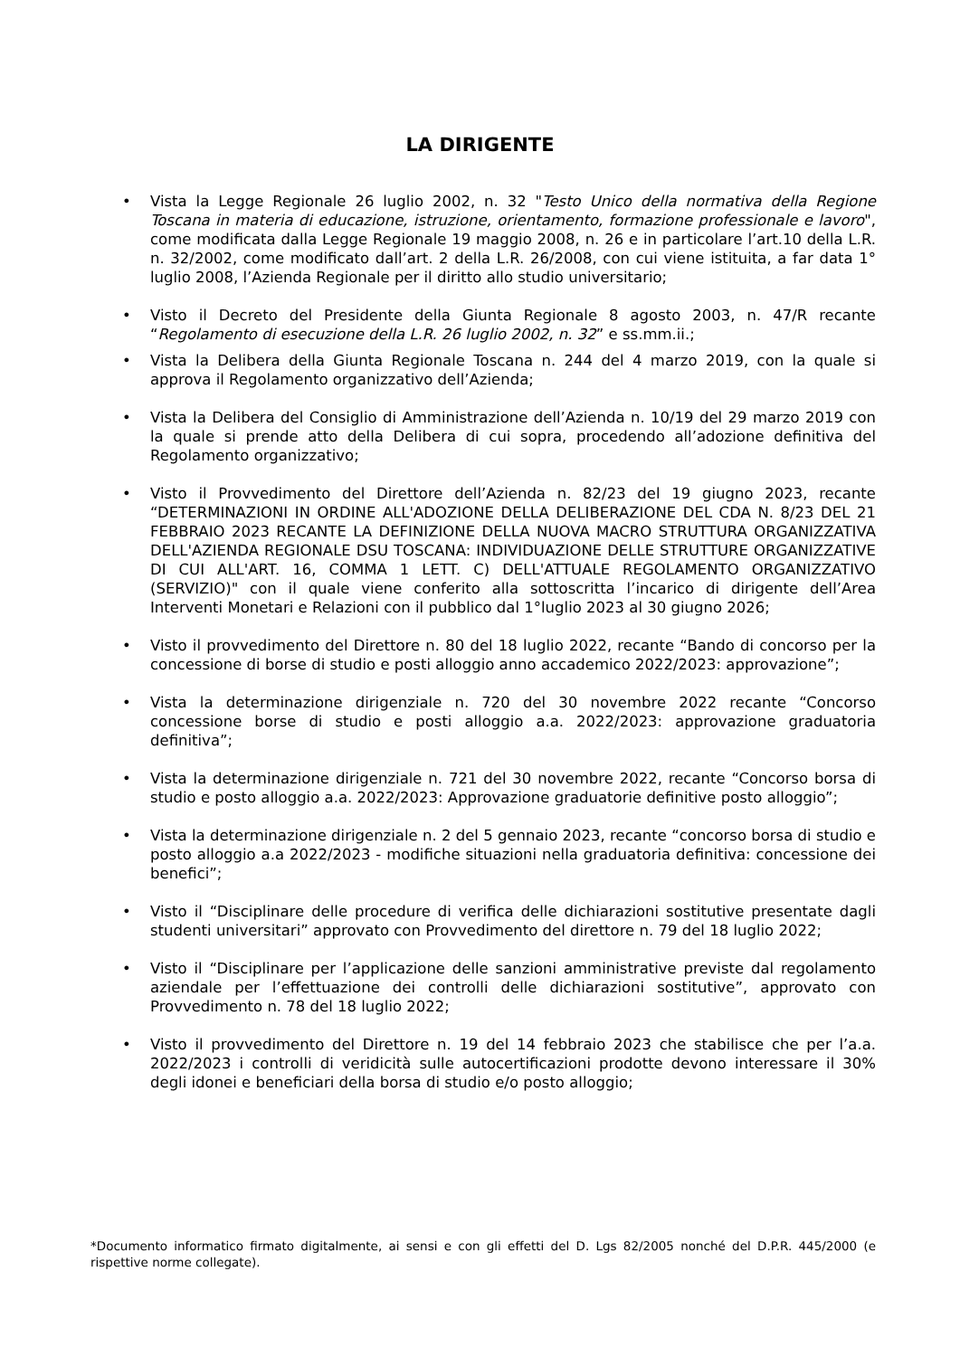LA DIRIGENTE
• Vista la Legge Regionale 26 luglio 2002, n. 32 "Testo Unico della normativa della Regione Toscana in materia di educazione, istruzione, orientamento, formazione professionale e lavoro", come modificata dalla Legge Regionale 19 maggio 2008, n. 26 e in particolare l’art.10 della L.R. n. 32/2002, come modificato dall’art. 2 della L.R. 26/2008, con cui viene istituita, a far data 1° luglio 2008, l’Azienda Regionale per il diritto allo studio universitario;
• Visto il Decreto del Presidente della Giunta Regionale 8 agosto 2003, n. 47/R recante “Regolamento di esecuzione della L.R. 26 luglio 2002, n. 32” e ss.mm.ii.;
• Vista la Delibera della Giunta Regionale Toscana n. 244 del 4 marzo 2019, con la quale si approva il Regolamento organizzativo dell’Azienda;
• Vista la Delibera del Consiglio di Amministrazione dell’Azienda n. 10/19 del 29 marzo 2019 con la quale si prende atto della Delibera di cui sopra, procedendo all’adozione definitiva del Regolamento organizzativo;
• Visto il Provvedimento del Direttore dell’Azienda n. 82/23 del 19 giugno 2023, recante “DETERMINAZIONI IN ORDINE ALL'ADOZIONE DELLA DELIBERAZIONE DEL CDA N. 8/23 DEL 21 FEBBRAIO 2023 RECANTE LA DEFINIZIONE DELLA NUOVA MACRO STRUTTURA ORGANIZZATIVA DELL'AZIENDA REGIONALE DSU TOSCANA: INDIVIDUAZIONE DELLE STRUTTURE ORGANIZZATIVE DI CUI ALL'ART. 16, COMMA 1 LETT. C) DELL'ATTUALE REGOLAMENTO ORGANIZZATIVO (SERVIZIO)" con il quale viene conferito alla sottoscritta l’incarico di dirigente dell’Area Interventi Monetari e Relazioni con il pubblico dal 1°luglio 2023 al 30 giugno 2026;
• Visto il provvedimento del Direttore n. 80 del 18 luglio 2022, recante “Bando di concorso per la concessione di borse di studio e posti alloggio anno accademico 2022/2023: approvazione”;
• Vista la determinazione dirigenziale n. 720 del 30 novembre 2022 recante “Concorso concessione borse di studio e posti alloggio a.a. 2022/2023: approvazione graduatoria definitiva”;
• Vista la determinazione dirigenziale n. 721 del 30 novembre 2022, recante “Concorso borsa di studio e posto alloggio a.a. 2022/2023: Approvazione graduatorie definitive posto alloggio”;
• Vista la determinazione dirigenziale n. 2 del 5 gennaio 2023, recante “concorso borsa di studio e posto alloggio a.a 2022/2023 - modifiche situazioni nella graduatoria definitiva: concessione dei benefici”;
• Visto il “Disciplinare delle procedure di verifica delle dichiarazioni sostitutive presentate dagli studenti universitari” approvato con Provvedimento del direttore n. 79 del 18 luglio 2022;
• Visto il “Disciplinare per l’applicazione delle sanzioni amministrative previste dal regolamento aziendale per l’effettuazione dei controlli delle dichiarazioni sostitutive”, approvato con Provvedimento n. 78 del 18 luglio 2022;
• Visto il provvedimento del Direttore n. 19 del 14 febbraio 2023 che stabilisce che per l’a.a. 2022/2023 i controlli di veridicità sulle autocertificazioni prodotte devono interessare il 30% degli idonei e beneficiari della borsa di studio e/o posto alloggio;
*Documento informatico firmato digitalmente, ai sensi e con gli effetti del D. Lgs 82/2005 nonché del D.P.R. 445/2000 (e rispettive norme collegate).